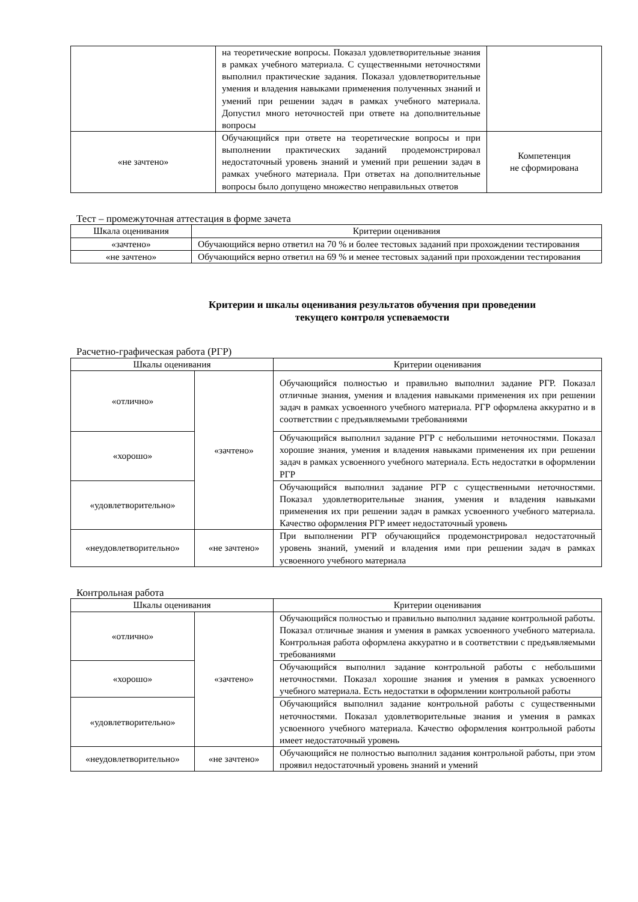| | на теоретические вопросы. Показал удовлетворительные знания в рамках учебного материала. С существенными неточностями выполнил практические задания. Показал удовлетворительные умения и владения навыками применения полученных знаний и умений при решении задач в рамках учебного материала. Допустил много неточностей при ответе на дополнительные вопросы | |
| «не зачтено» | Обучающийся при ответе на теоретические вопросы и при выполнении практических заданий продемонстрировал недостаточный уровень знаний и умений при решении задач в рамках учебного материала. При ответах на дополнительные вопросы было допущено множество неправильных ответов | Компетенция не сформирована |
Тест – промежуточная аттестация в форме зачета
| Шкала оценивания | Критерии оценивания |
| --- | --- |
| «зачтено» | Обучающийся верно ответил на 70 % и более тестовых заданий при прохождении тестирования |
| «не зачтено» | Обучающийся верно ответил на 69 % и менее тестовых заданий при прохождении тестирования |
Критерии и шкалы оценивания результатов обучения при проведении
текущего контроля успеваемости
Расчетно-графическая работа (РГР)
| Шкалы оценивания | | Критерии оценивания |
| --- | --- | --- |
| «отлично» | «зачтено» | Обучающийся полностью и правильно выполнил задание РГР. Показал отличные знания, умения и владения навыками применения их при решении задач в рамках усвоенного учебного материала. РГР оформлена аккуратно и в соответствии с предъявляемыми требованиями |
| «хорошо» | | Обучающийся выполнил задание РГР с небольшими неточностями. Показал хорошие знания, умения и владения навыками применения их при решении задач в рамках усвоенного учебного материала. Есть недостатки в оформлении РГР |
| «удовлетворительно» | | Обучающийся выполнил задание РГР с существенными неточностями. Показал удовлетворительные знания, умения и владения навыками применения их при решении задач в рамках усвоенного учебного материала. Качество оформления РГР имеет недостаточный уровень |
| «неудовлетворительно» | «не зачтено» | При выполнении РГР обучающийся продемонстрировал недостаточный уровень знаний, умений и владения ими при решении задач в рамках усвоенного учебного материала |
Контрольная работа
| Шкалы оценивания | | Критерии оценивания |
| --- | --- | --- |
| «отлично» | «зачтено» | Обучающийся полностью и правильно выполнил задание контрольной работы. Показал отличные знания и умения в рамках усвоенного учебного материала. Контрольная работа оформлена аккуратно и в соответствии с предъявляемыми требованиями |
| «хорошо» | | Обучающийся выполнил задание контрольной работы с небольшими неточностями. Показал хорошие знания и умения в рамках усвоенного учебного материала. Есть недостатки в оформлении контрольной работы |
| «удовлетворительно» | | Обучающийся выполнил задание контрольной работы с существенными неточностями. Показал удовлетворительные знания и умения в рамках усвоенного учебного материала. Качество оформления контрольной работы имеет недостаточный уровень |
| «неудовлетворительно» | «не зачтено» | Обучающийся не полностью выполнил задания контрольной работы, при этом проявил недостаточный уровень знаний и умений |